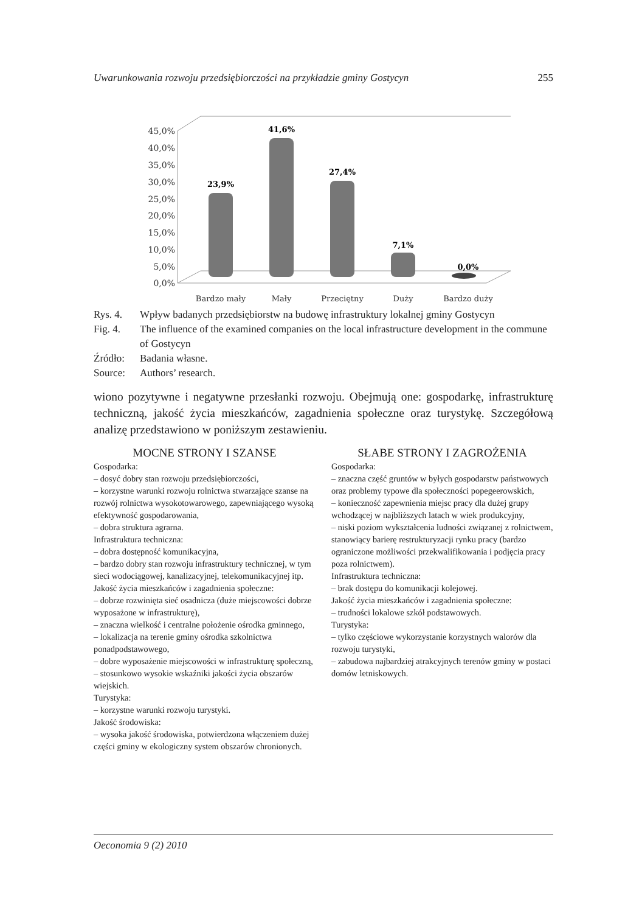Uwarunkowania rozwoju przedsiębiorczości na przykładzie gminy Gostycyn 255
45,0%
40,0%
35,0%
30,0%
25,0%
20,0%
15,0%
10,0%
5,0%
0,0%
23,9%
41,6%
27,4%
7,1%
0,0%
Bardzo mały
Mały
Przeciętny
Duży
Bardzo duży
| Rys. 4. | Wpływ badanych przedsiębiorstw na budowę infrastruktury lokalnej gminy Gostycyn |
| Fig. 4. | The influence of the examined companies on the local infrastructure development in the commune of Gostycyn |
| Źródło: | Badania własne. |
| Source: | Authors’ research. |
wiono pozytywne i negatywne przesłanki rozwoju. Obejmują one: gospodarkę, infrastrukturę techniczną, jakość życia mieszkańców, zagadnienia społeczne oraz turystykę. Szczegółową analizę przedstawiono w poniższym zestawieniu.
MOCNE STRONY I SZANSE
Gospodarka:
– dosyć dobry stan rozwoju przedsiębiorczości,
– korzystne warunki rozwoju rolnictwa stwarzające szanse na rozwój rolnictwa wysokotowarowego, zapewniającego wysoką efektywność gospodarowania,
– dobra struktura agrarna.
Infrastruktura techniczna:
– dobra dostępność komunikacyjna,
– bardzo dobry stan rozwoju infrastruktury technicznej, w tym sieci wodociągowej, kanalizacyjnej, telekomunikacyjnej itp.
Jakość życia mieszkańców i zagadnienia społeczne:
– dobrze rozwinięta sieć osadnicza (duże miejscowości dobrze wyposażone w infrastrukturę),
– znaczna wielkość i centralne położenie ośrodka gminnego,
– lokalizacja na terenie gminy ośrodka szkolnictwa ponadpodstawowego,
– dobre wyposażenie miejscowości w infrastrukturę społeczną,
– stosunkowo wysokie wskaźniki jakości życia obszarów wiejskich.
Turystyka:
– korzystne warunki rozwoju turystyki.
Jakość środowiska:
– wysoka jakość środowiska, potwierdzona włączeniem dużej części gminy w ekologiczny system obszarów chronionych.
SŁABE STRONY I ZAGROŻENIA
Gospodarka:
– znaczna część gruntów w byłych gospodarstw państwowych oraz problemy typowe dla społeczności popegeerowskich,
– konieczność zapewnienia miejsc pracy dla dużej grupy wchodzącej w najbliższych latach w wiek produkcyjny,
– niski poziom wykształcenia ludności związanej z rolnictwem, stanowiący barierę restrukturyzacji rynku pracy (bardzo ograniczone możliwości przekwalifikowania i podjęcia pracy poza rolnictwem).
Infrastruktura techniczna:
– brak dostępu do komunikacji kolejowej.
Jakość życia mieszkańców i zagadnienia społeczne:
– trudności lokalowe szkół podstawowych.
Turystyka:
– tylko częściowe wykorzystanie korzystnych walorów dla rozwoju turystyki,
– zabudowa najbardziej atrakcyjnych terenów gminy w postaci domów letniskowych.
Oeconomia 9 (2) 2010